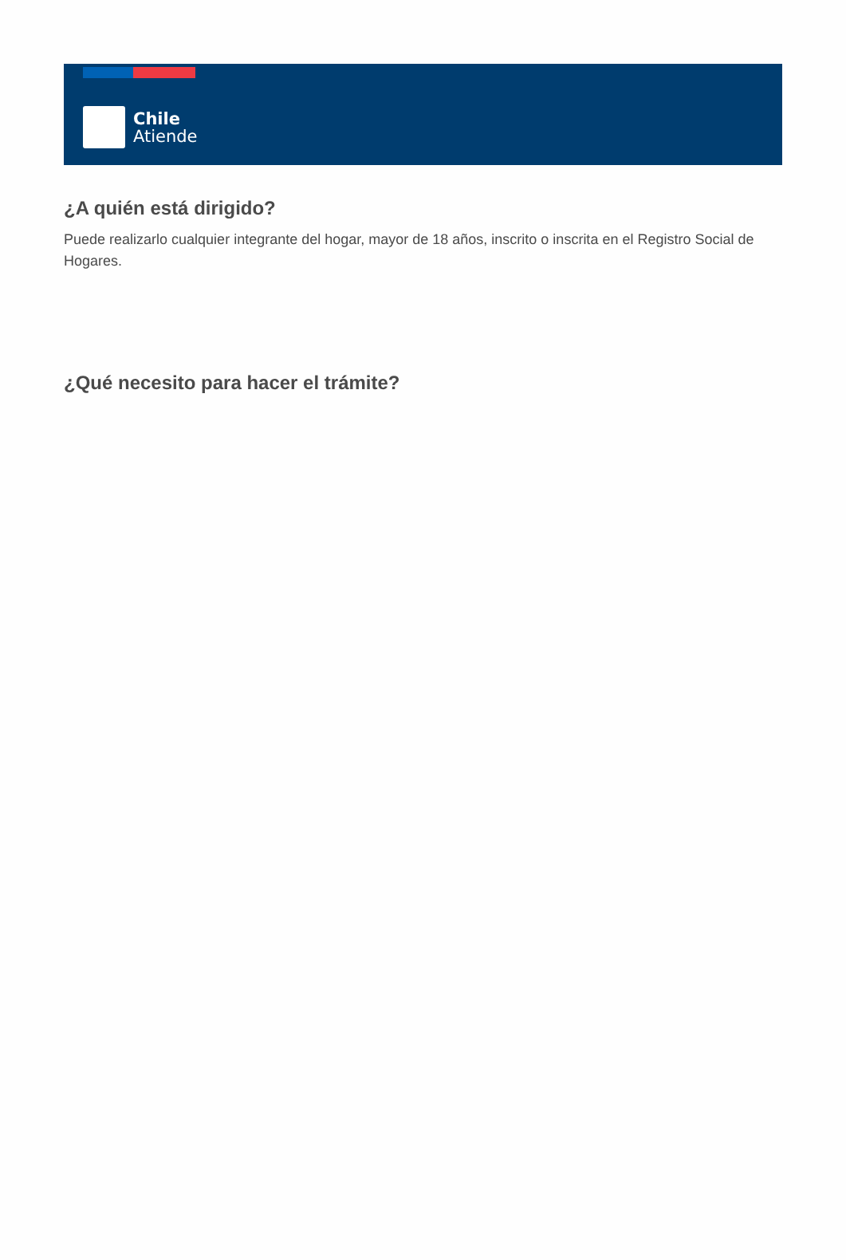Chile
Atiende
¿A quién está dirigido?
Puede realizarlo cualquier integrante del hogar, mayor de 18 años, inscrito o inscrita en el Registro Social de Hogares.
¿Qué necesito para hacer el trámite?